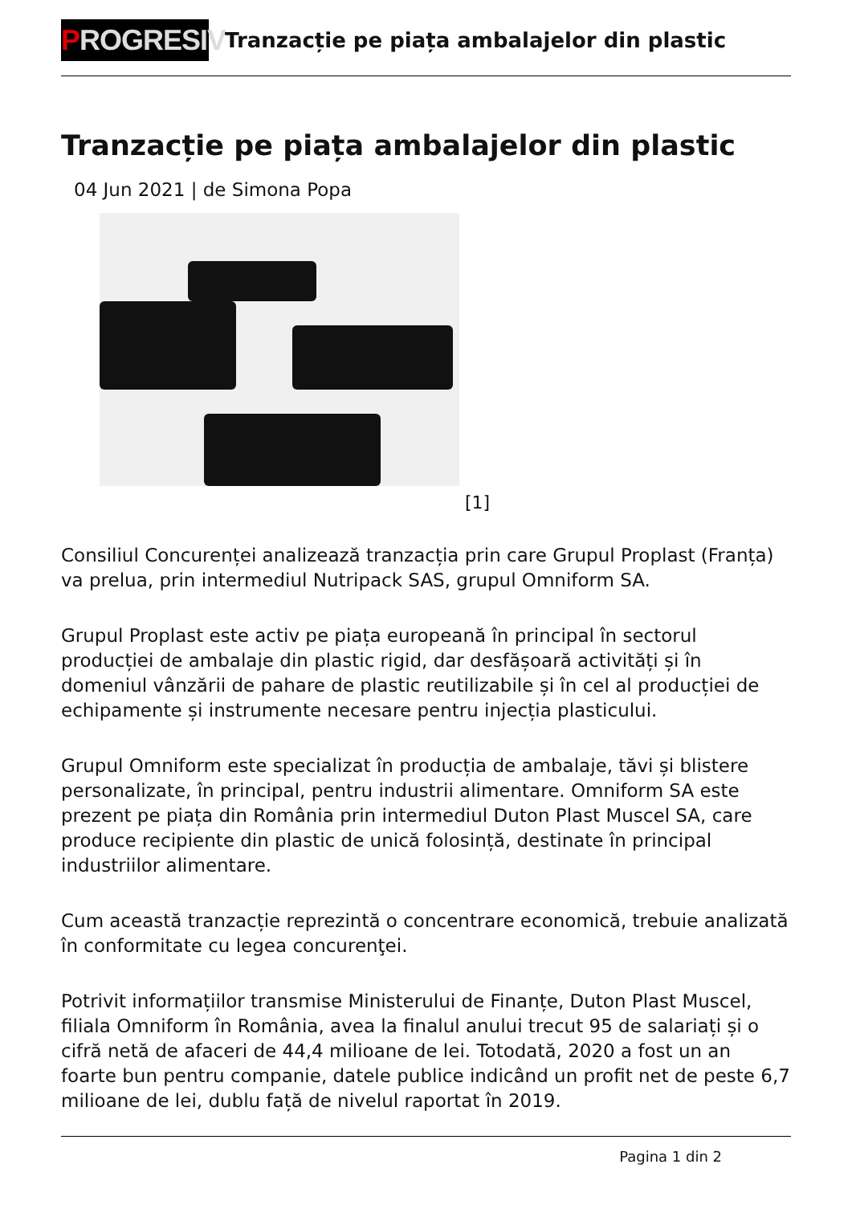PROGRESIV
Tranzacție pe piața ambalajelor din plastic
Tranzacție pe piața ambalajelor din plastic
04 Jun 2021 | de Simona Popa
[1]
Consiliul Concurenței analizează tranzacția prin care Grupul Proplast (Franța) va prelua, prin intermediul Nutripack SAS, grupul Omniform SA.
Grupul Proplast este activ pe piața europeană în principal în sectorul producției de ambalaje din plastic rigid, dar desfășoară activități și în domeniul vânzării de pahare de plastic reutilizabile și în cel al producției de echipamente și instrumente necesare pentru injecția plasticului.
Grupul Omniform este specializat în producția de ambalaje, tăvi și blistere personalizate, în principal, pentru industrii alimentare. Omniform SA este prezent pe piața din România prin intermediul Duton Plast Muscel SA, care produce recipiente din plastic de unică folosință, destinate în principal industriilor alimentare.
Cum această tranzacție reprezintă o concentrare economică, trebuie analizată în conformitate cu legea concurenţei.
Potrivit informațiilor transmise Ministerului de Finanțe, Duton Plast Muscel, filiala Omniform în România, avea la finalul anului trecut 95 de salariați și o cifră netă de afaceri de 44,4 milioane de lei. Totodată, 2020 a fost un an foarte bun pentru companie, datele publice indicând un profit net de peste 6,7 milioane de lei, dublu față de nivelul raportat în 2019.
Pagina 1 din 2